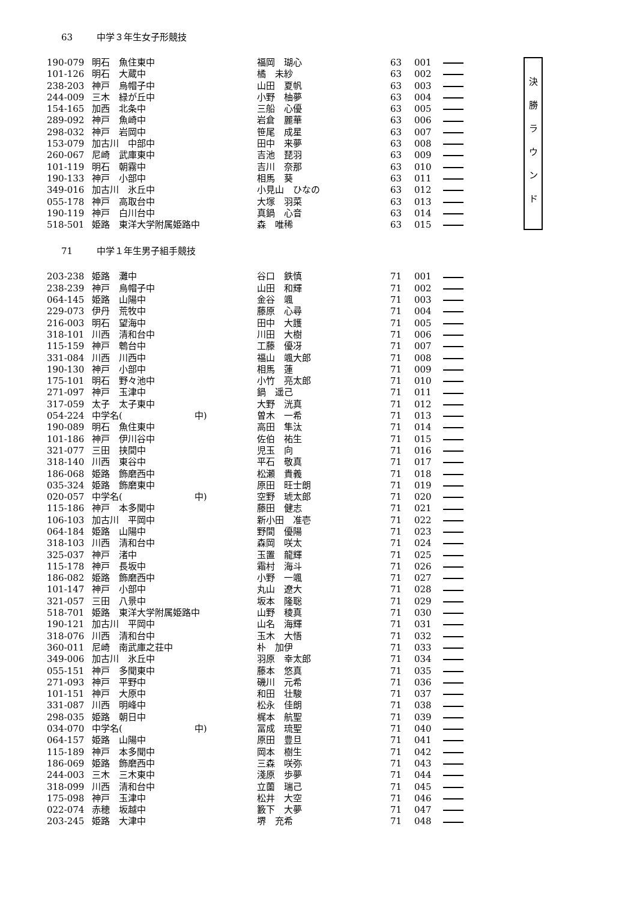63 中学３年生女子形競技
| 190-079 | 明石 魚住東中 | 福岡 瑚心 | 63 | 001 | | 決 勝 ラ ウ ン ド |
| 101-126 | 明石 大蔵中 | 橘 未紗 | 63 | 002 | | |
| 238-203 | 神戸 烏帽子中 | 山田 夏帆 | 63 | 003 | | |
| 244-009 | 三木 緑が丘中 | 小野 柚夢 | 63 | 004 | | |
| 154-165 | 加西 北条中 | 三船 心優 | 63 | 005 | | |
| 289-092 | 神戸 魚崎中 | 岩倉 麗華 | 63 | 006 | | |
| 298-032 | 神戸 岩岡中 | 笹尾 成星 | 63 | 007 | | |
| 153-079 | 加古川 中部中 | 田中 来夢 | 63 | 008 | | |
| 260-067 | 尼崎 武庫東中 | 吉池 琵羽 | 63 | 009 | | |
| 101-119 | 明石 朝霧中 | 吉川 奈那 | 63 | 010 | | |
| 190-133 | 神戸 小部中 | 相馬 葵 | 63 | 011 | | |
| 349-016 | 加古川 氷丘中 | 小見山 ひなの | 63 | 012 | | |
| 055-178 | 神戸 高取台中 | 大塚 羽菜 | 63 | 013 | | |
| 190-119 | 神戸 白川台中 | 真鍋 心音 | 63 | 014 | | |
| 518-501 | 姫路 東洋大学附属姫路中 | 森 唯稀 | 63 | 015 | | |
71 中学１年生男子組手競技
| 203-238 | 姫路 灘中 | 谷口 鉄慎 | 71 | 001 | |
| 238-239 | 神戸 烏帽子中 | 山田 和輝 | 71 | 002 | |
| 064-145 | 姫路 山陽中 | 金谷 颯 | 71 | 003 | |
| 229-073 | 伊丹 荒牧中 | 藤原 心尋 | 71 | 004 | |
| 216-003 | 明石 望海中 | 田中 大護 | 71 | 005 | |
| 318-101 | 川西 清和台中 | 川田 大樹 | 71 | 006 | |
| 115-159 | 神戸 鵯台中 | 工藤 優冴 | 71 | 007 | |
| 331-084 | 川西 川西中 | 福山 颯大郎 | 71 | 008 | |
| 190-130 | 神戸 小部中 | 相馬 蓮 | 71 | 009 | |
| 175-101 | 明石 野々池中 | 小竹 亮太郎 | 71 | 010 | |
| 271-097 | 神戸 玉津中 | 鍋 遥己 | 71 | 011 | |
| 317-059 | 太子 太子東中 | 大野 洸真 | 71 | 012 | |
| 054-224 | 中学名( 中) | 曽木 一希 | 71 | 013 | |
| 190-089 | 明石 魚住東中 | 高田 隼汰 | 71 | 014 | |
| 101-186 | 神戸 伊川谷中 | 佐伯 祐生 | 71 | 015 | |
| 321-077 | 三田 挟間中 | 児玉 向 | 71 | 016 | |
| 318-140 | 川西 東谷中 | 平石 敬真 | 71 | 017 | |
| 186-068 | 姫路 飾磨西中 | 松瀬 貴義 | 71 | 018 | |
| 035-324 | 姫路 飾磨東中 | 原田 旺士朗 | 71 | 019 | |
| 020-057 | 中学名( 中) | 空野 琥太郎 | 71 | 020 | |
| 115-186 | 神戸 本多聞中 | 藤田 健志 | 71 | 021 | |
| 106-103 | 加古川 平岡中 | 新小田 准壱 | 71 | 022 | |
| 064-184 | 姫路 山陽中 | 野間 優陽 | 71 | 023 | |
| 318-103 | 川西 清和台中 | 森岡 咲太 | 71 | 024 | |
| 325-037 | 神戸 渚中 | 玉置 龍輝 | 71 | 025 | |
| 115-178 | 神戸 長坂中 | 霜村 海斗 | 71 | 026 | |
| 186-082 | 姫路 飾磨西中 | 小野 一颯 | 71 | 027 | |
| 101-147 | 神戸 小部中 | 丸山 遼大 | 71 | 028 | |
| 321-057 | 三田 八景中 | 坂本 隆聡 | 71 | 029 | |
| 518-701 | 姫路 東洋大学附属姫路中 | 山野 稜真 | 71 | 030 | |
| 190-121 | 加古川 平岡中 | 山名 海輝 | 71 | 031 | |
| 318-076 | 川西 清和台中 | 玉木 大悟 | 71 | 032 | |
| 360-011 | 尼崎 南武庫之荘中 | 朴 加伊 | 71 | 033 | |
| 349-006 | 加古川 氷丘中 | 羽原 幸太郎 | 71 | 034 | |
| 055-151 | 神戸 多聞東中 | 藤本 悠真 | 71 | 035 | |
| 271-093 | 神戸 平野中 | 磯川 元希 | 71 | 036 | |
| 101-151 | 神戸 大原中 | 和田 壮駿 | 71 | 037 | |
| 331-087 | 川西 明峰中 | 松永 佳朗 | 71 | 038 | |
| 298-035 | 姫路 朝日中 | 梶本 航聖 | 71 | 039 | |
| 034-070 | 中学名( 中) | 冨成 琉聖 | 71 | 040 | |
| 064-157 | 姫路 山陽中 | 原田 豊旦 | 71 | 041 | |
| 115-189 | 神戸 本多聞中 | 岡本 樹生 | 71 | 042 | |
| 186-069 | 姫路 飾磨西中 | 三森 咲弥 | 71 | 043 | |
| 244-003 | 三木 三木東中 | 淺原 歩夢 | 71 | 044 | |
| 318-099 | 川西 清和台中 | 立薗 瑞己 | 71 | 045 | |
| 175-098 | 神戸 玉津中 | 松井 大空 | 71 | 046 | |
| 022-074 | 赤穂 坂越中 | 籔下 大夢 | 71 | 047 | |
| 203-245 | 姫路 大津中 | 堺 充希 | 71 | 048 | |